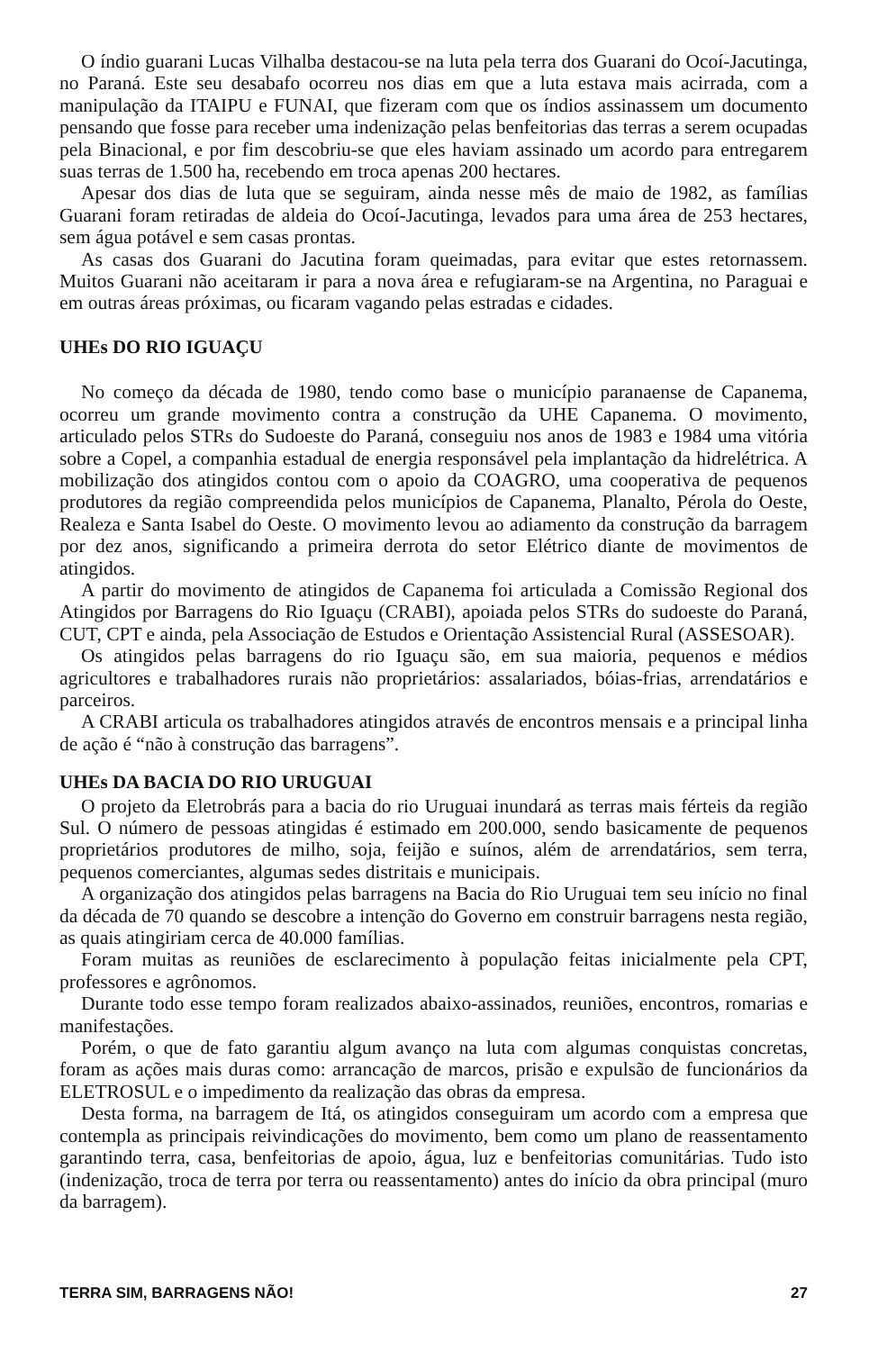O índio guarani Lucas Vilhalba destacou-se na luta pela terra dos Guarani do Ocoí-Jacutinga, no Paraná. Este seu desabafo ocorreu nos dias em que a luta estava mais acirrada, com a manipulação da ITAIPU e FUNAI, que fizeram com que os índios assinassem um documento pensando que fosse para receber uma indenização pelas benfeitorias das terras a serem ocupadas pela Binacional, e por fim descobriu-se que eles haviam assinado um acordo para entregarem suas terras de 1.500 ha, recebendo em troca apenas 200 hectares.
Apesar dos dias de luta que se seguiram, ainda nesse mês de maio de 1982, as famílias Guarani foram retiradas de aldeia do Ocoí-Jacutinga, levados para uma área de 253 hectares, sem água potável e sem casas prontas.
As casas dos Guarani do Jacutina foram queimadas, para evitar que estes retornassem. Muitos Guarani não aceitaram ir para a nova área e refugiaram-se na Argentina, no Paraguai e em outras áreas próximas, ou ficaram vagando pelas estradas e cidades.
UHEs DO RIO IGUAÇU
No começo da década de 1980, tendo como base o município paranaense de Capanema, ocorreu um grande movimento contra a construção da UHE Capanema. O movimento, articulado pelos STRs do Sudoeste do Paraná, conseguiu nos anos de 1983 e 1984 uma vitória sobre a Copel, a companhia estadual de energia responsável pela implantação da hidrelétrica. A mobilização dos atingidos contou com o apoio da COAGRO, uma cooperativa de pequenos produtores da região compreendida pelos municípios de Capanema, Planalto, Pérola do Oeste, Realeza e Santa Isabel do Oeste. O movimento levou ao adiamento da construção da barragem por dez anos, significando a primeira derrota do setor Elétrico diante de movimentos de atingidos.
A partir do movimento de atingidos de Capanema foi articulada a Comissão Regional dos Atingidos por Barragens do Rio Iguaçu (CRABI), apoiada pelos STRs do sudoeste do Paraná, CUT, CPT e ainda, pela Associação de Estudos e Orientação Assistencial Rural (ASSESOAR).
Os atingidos pelas barragens do rio Iguaçu são, em sua maioria, pequenos e médios agricultores e trabalhadores rurais não proprietários: assalariados, bóias-frias, arrendatários e parceiros.
A CRABI articula os trabalhadores atingidos através de encontros mensais e a principal linha de ação é “não à construção das barragens”.
UHEs DA BACIA DO RIO URUGUAI
O projeto da Eletrobrás para a bacia do rio Uruguai inundará as terras mais férteis da região Sul. O número de pessoas atingidas é estimado em 200.000, sendo basicamente de pequenos proprietários produtores de milho, soja, feijão e suínos, além de arrendatários, sem terra, pequenos comerciantes, algumas sedes distritais e municipais.
A organização dos atingidos pelas barragens na Bacia do Rio Uruguai tem seu início no final da década de 70 quando se descobre a intenção do Governo em construir barragens nesta região, as quais atingiriam cerca de 40.000 famílias.
Foram muitas as reuniões de esclarecimento à população feitas inicialmente pela CPT, professores e agrônomos.
Durante todo esse tempo foram realizados abaixo-assinados, reuniões, encontros, romarias e manifestações.
Porém, o que de fato garantiu algum avanço na luta com algumas conquistas concretas, foram as ações mais duras como: arrancação de marcos, prisão e expulsão de funcionários da ELETROSUL e o impedimento da realização das obras da empresa.
Desta forma, na barragem de Itá, os atingidos conseguiram um acordo com a empresa que contempla as principais reivindicações do movimento, bem como um plano de reassentamento garantindo terra, casa, benfeitorias de apoio, água, luz e benfeitorias comunitárias. Tudo isto (indenização, troca de terra por terra ou reassentamento) antes do início da obra principal (muro da barragem).
TERRA SIM, BARRAGENS NÃO! 27